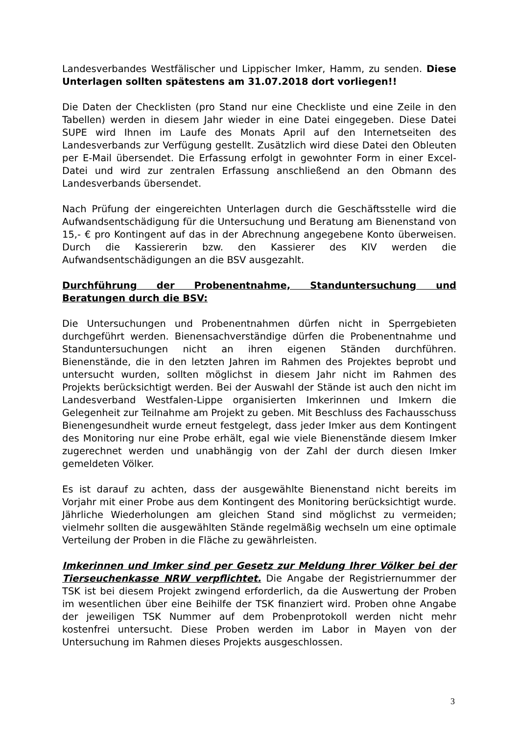Landesverbandes Westfälischer und Lippischer Imker, Hamm, zu senden. Diese Unterlagen sollten spätestens am 31.07.2018 dort vorliegen!!
Die Daten der Checklisten (pro Stand nur eine Checkliste und eine Zeile in den Tabellen) werden in diesem Jahr wieder in eine Datei eingegeben. Diese Datei SUPE wird Ihnen im Laufe des Monats April auf den Internetseiten des Landesverbands zur Verfügung gestellt. Zusätzlich wird diese Datei den Obleuten per E-Mail übersendet. Die Erfassung erfolgt in gewohnter Form in einer Excel-Datei und wird zur zentralen Erfassung anschließend an den Obmann des Landesverbands übersendet.
Nach Prüfung der eingereichten Unterlagen durch die Geschäftsstelle wird die Aufwandsentschädigung für die Untersuchung und Beratung am Bienenstand von 15,- € pro Kontingent auf das in der Abrechnung angegebene Konto überweisen. Durch die Kassiererin bzw. den Kassierer des KIV werden die Aufwandsentschädigungen an die BSV ausgezahlt.
Durchführung der Probenentnahme, Standuntersuchung und Beratungen durch die BSV:
Die Untersuchungen und Probenentnahmen dürfen nicht in Sperrgebieten durchgeführt werden. Bienensachverständige dürfen die Probenentnahme und Standuntersuchungen nicht an ihren eigenen Ständen durchführen. Bienenstände, die in den letzten Jahren im Rahmen des Projektes beprobt und untersucht wurden, sollten möglichst in diesem Jahr nicht im Rahmen des Projekts berücksichtigt werden. Bei der Auswahl der Stände ist auch den nicht im Landesverband Westfalen-Lippe organisierten Imkerinnen und Imkern die Gelegenheit zur Teilnahme am Projekt zu geben. Mit Beschluss des Fachausschuss Bienengesundheit wurde erneut festgelegt, dass jeder Imker aus dem Kontingent des Monitoring nur eine Probe erhält, egal wie viele Bienenstände diesem Imker zugerechnet werden und unabhängig von der Zahl der durch diesen Imker gemeldeten Völker.
Es ist darauf zu achten, dass der ausgewählte Bienenstand nicht bereits im Vorjahr mit einer Probe aus dem Kontingent des Monitoring berücksichtigt wurde. Jährliche Wiederholungen am gleichen Stand sind möglichst zu vermeiden; vielmehr sollten die ausgewählten Stände regelmäßig wechseln um eine optimale Verteilung der Proben in die Fläche zu gewährleisten.
Imkerinnen und Imker sind per Gesetz zur Meldung Ihrer Völker bei der Tierseuchenkasse NRW verpflichtet. Die Angabe der Registriernummer der TSK ist bei diesem Projekt zwingend erforderlich, da die Auswertung der Proben im wesentlichen über eine Beihilfe der TSK finanziert wird. Proben ohne Angabe der jeweiligen TSK Nummer auf dem Probenprotokoll werden nicht mehr kostenfrei untersucht. Diese Proben werden im Labor in Mayen von der Untersuchung im Rahmen dieses Projekts ausgeschlossen.
3